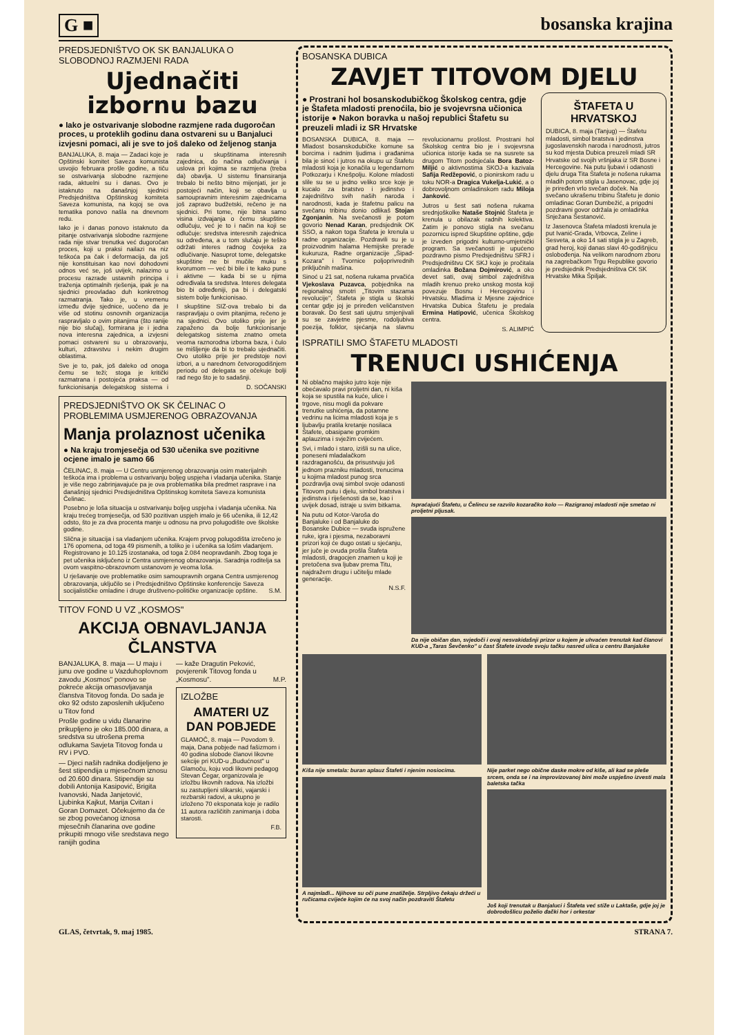G ■ bosanska krajina
PREDSJEDNIŠTVO OK SK BANJALUKA O SLOBODNOJ RAZMJENI RADA
Ujednačiti izbornu bazu
● Iako je ostvarivanje slobodne razmjene rada dugoročan proces, u proteklih godinu dana ostvareni su u Banjaluci izvjesni pomaci, ali je sve to još daleko od željenog stanja
BANJALUKA, 8. maja — Zadaci koje je Opštinski komitet Saveza komunista usvojio februara prošle godine, a tiču se ostvarivanja slobodne razmjene rada, aktuelni su i danas. Ovo je istaknuto na današnjoj sjednici Predsjedništva Opštinskog komiteta Saveza komunista, na kojoj se ova tematika ponovo našla na dnevnom redu.
Iako je i danas ponovo istaknuto da pitanje ostvarivanja slobodne razmjene rada nije stvar trenutka već dugoročan proces, koji u praksi nailazi na niz teškoća pa čak i deformacija, da još nije konstituisan kao novi dohodovni odnos već se, još uvijek, nalazimo u procesu razrade ustavnih principa i traženja optimalnih rješenja, ipak je na sjednici preovladao duh konkretnog razmatranja. Tako je, u vremenu između dvije sjednice, uočeno da je više od stotinu osnovnih organizacija raspravljalo o ovim pitanjima (što ranije nije bio slučaj), formirana je i jedna nova interesna zajednica, a izvjesni pomaci ostvareni su u obrazovanju, kulturi, zdravstvu i nekim drugim oblastima.
Sve je to, pak, još daleko od onoga čemu se teži; stoga je kritički razmatrana i postojeća praksa — od funkcionisanja delegatskog sistema i rada u skupštinama interesnih zajednica, do načina odlučivanja i uslova pri kojima se razmjena (treba da) obavlja. U sistemu finansiranja trebalo bi nešto bitno mijenjati, jer je postojeći način, koji se obavlja u samoupravnim interesnim zajednicama još zapravo budžetski, rečeno je na sjednici. Pri tome, nije bitna samo visina izdvajanja o čemu skupštine odlučuju, već je to i način na koji se odlučuje: sredstva interesnih zajednica su određena, a u tom slučaju je teško održati interes radnog čovjeka za odlučivanje. Nasuprot tome, delegatske skupštine ne bi mučile muku s kvorumom — već bi bile i te kako pune i aktivne — kada bi se u njima određivala ta sredstva. Interes delegata bio bi određeniji, pa bi i delegatski sistem bolje funkcionisao.
I skupštine SIZ-ova trebalo bi da raspravljaju o ovim pitanjima, rečeno je na sjednici. Ovo utoliko prije jer je zapaženo da bolje funkcionisanje delegatskog sistema znatno ometa veoma raznorodna izborna baza, i čulo se mišljenje da bi to trebalo ujednačiti. Ovo utoliko prije jer predstoje novi izbori, a u narednom četvorogodišnjem periodu od delegata se očekuje bolji rad nego što je to sadašnji.
D. SOČANSKI
PREDSJEDNIŠTVO OK SK ČELINAC O PROBLEMIMA USMJERENOG OBRAZOVANJA
Manja prolaznost učenika
● Na kraju tromjesečja od 530 učenika sve pozitivne ocjene imalo je samo 66
ČELINAC, 8. maja — U Centru usmjerenog obrazovanja osim materijalnih teškoća ima i problema u ostvarivanju boljeg uspjeha i vladanja učenika. Stanje je više nego zabrinjavajuće pa je ova problematika bila predmet rasprave i na današnjoj sjednici Predsjedništva Opštinskog komiteta Saveza komunista Čelinac.
Posebno je loša situacija u ostvarivanju boljeg uspjeha i vladanja učenika. Na kraju trećeg tromjesečja, od 530 pozitivan uspjeh imalo je 66 učenika, ili 12,42 odsto, što je za dva procenta manje u odnosu na prvo polugodište ove školske godine.
Slična je situacija i sa vladanjem učenika. Krajem prvog polugodišta izrečeno je 176 opomena, od toga 49 pismenih, a toliko je i učenika sa lošim vladanjem. Registrovano je 10.125 izostanaka, od toga 2.084 neopravdanih. Zbog toga je pet učenika isključeno iz Centra usmjerenog obrazovanja. Saradnja roditelja sa ovom vaspitno-obrazovnom ustanovom je veoma loša.
U rješavanje ove problematike osim samoupravnih organa Centra usmjerenog obrazovanja, uključilo se i Predsjedništvo Opštinske konferencije Saveza socijalističke omladine i druge društveno-političke organizacije opštine. S.M.
TITOV FOND U VZ „KOSMOS"
AKCIJA OBNAVLJANJA ČLANSTVA
BANJALUKA, 8. maja — U maju i junu ove godine u Vazduhoplovnom zavodu „Kosmos" ponovo se pokreće akcija omasovljavanja članstva Titovog fonda. Do sada je oko 92 odsto zaposlenih uključeno u Titov fond
Prošle godine u vidu članarine prikupljeno je oko 185.000 dinara, a sredstva su utrošena prema odlukama Savjeta Titovog fonda u RV i PVO.
— Djeci naših radnika dodijeljeno je šest stipendija u mjesečnom iznosu od 20.600 dinara. Stipendije su dobili Antonija Kasipović, Brigita Ivanovski, Nada Janjetović, Ljubinka Kajkut, Marija Cvitan i Goran Domazet. Očekujemo da će se zbog povećanog iznosa mjesečnih članarina ove godine prikupiti mnogo više sredstava nego ranijih godina
— kaže Dragutin Peković, povjerenik Titovog fonda u „Kosmosu". M.P.
IZLOŽBE
AMATERI UZ DAN POBJEDE
GLAMOČ, 8. maja — Povodom 9. maja, Dana pobjede nad fašizmom i 40 godina slobode članovi likovne sekcije pri KUD-u „Budućnost" u Glamoču, koju vodi likovni pedagog Stevan Čegar, organizovala je izložbu likovnih radova. Na izložbi su zastupljeni slikarski, vajarski i rezbarski radovi, a ukupno je izloženo 70 eksponata koje je radilo 11 autora različitih zanimanja i doba starosti.
F.B.
BOSANSKA DUBICA
ZAVJET TITOVOM DJELU
● Prostrani hol bosanskodubičkog Školskog centra, gdje je Štafeta mladosti prenoćila, bio je svojevrsna učionica istorije ● Nakon boravka u našoj republici Štafetu su preuzeli mladi iz SR Hrvatske
BOSANSKA DUBICA, 8. maja — Mladost bosanskodubičke komune sa borcima i radnim ljudima i građanima bila je sinoć i jutros na okupu uz Štafetu mladosti koja je konačila u legendarnom Potkozarju i Knešpolju. Kolone mladosti slile su se u jedno veliko srce koje je kucalo za bratstvo i jedinstvo i zajedništvo svih naših naroda i narodnosti, kada je štafetnu palicu na svečanu tribinu donio odlikaš Stojan Zgonjanin. Na svečanosti je potom govorio Nenad Karan, predsjednik OK SSO, a nakon toga Štafeta je krenula u radne organizacije. Pozdravili su je u proizvodnim halama Hemijske prerade kukuruza, Radne organizacije „Šipad-Kozara" i Tvornice poljoprivrednih priključnih mašina.
Sinoć u 21 sat, nošena rukama prvačića Vjekoslava Puzavca, pobjednika na regionalnoj smotri „Titovim stazama revolucije", Štafeta je stigla u školski centar gdje joj je priređen veličanstven boravak. Do šest sati ujutru smjenjivali su se zavjetne pjesme, rodoljubiva poezija, folklor, sjećanja na slavnu revolucionarnu prošlost. Prostrani hol Školskog centra bio je i svojevrsna učionica istorije kada se na susrete sa drugom Titom podsjećala Bora Batoz-Miljić o aktivnostima SKOJ-a kazivala Safija Redžepović, o pionirskom radu u toku NOR-a Dragica Vukelja-Lukić, a o dobrovoljnom omladinskom radu Miloja Janković.
Jutros u šest sati nošena rukama srednjoškolke Nataše Stojnić Štafeta je krenula u obilazak radnih kolektiva. Zatim je ponovo stigla na svečanu pozornicu ispred Skupštine opštine, gdje je izveden prigodni kulturno-umjetnički program. Sa svečanosti je upućeno pozdravno pismo Predsjedništvu SFRJ i Predsjedništvu CK SKJ koje je pročitala omladinka Božana Dojmirović, a oko devet sati, ovaj simbol zajedništva mladih krenuo preko unskog mosta koji povezuje Bosnu i Hercegovinu i Hrvatsku. Mladima iz Mjesne zajednice Hrvatska Dubica Štafetu je predala Ermina Hatipović, učenica Školskog centra.
S. ALIMPIĆ
ŠTAFETA U HRVATSKOJ
DUBICA, 8. maja (Tanjug) — Štafetu mladosti, simbol bratstva i jedinstva jugoslavenskih naroda i narodnosti, jutros su kod mjesta Dubica preuzeli mladi SR Hrvatske od svojih vršnjaka iz SR Bosne i Hercegovine. Na putu ljubavi i odanosti djelu druga Tita Štafeta je nošena rukama mladih potom stigla u Jasenovac, gdje joj je priređen vrlo svečan doček. Na svečano ukrašenu tribinu Štafetu je donio omladinac Goran Dumbežić, a prigodni pozdravni govor održala je omladinka Snježana Šestanović.
Iz Jasenovca Štafeta mladosti krenula je put Ivanić-Grada, Vrbovca, Zeline i Sesveta, a oko 14 sati stigla je u Zagreb, grad heroj, koji danas slavi 40-godišnjicu oslobođenja. Na velikom narodnom zboru na zagrebačkom Trgu Republike govorio je predsjednik Predsjedništva CK SK Hrvatske Mika Špiljak.
ISPRATILI SMO ŠTAFETU MLADOSTI
TRENUCI USHIĆENJA
Ni oblačno majsko jutro koje nije obećavalo pravi proljetni dan, ni kiša koja se spustila na kuće, ulice i trgove, nisu mogli da pokvare trenutke ushićenja, da potamne vedrinu na licima mladosti koja je s ljubavlju pratila kretanje nosilaca Štafete, obasipane gromkim aplauzima i svježim cvijećem.
Svi, i mlado i staro, izišli su na ulice, poneseni mladalačkom razdraganošću, da prisustvuju još jednom prazniku mladosti, trenucima u kojima mladost punog srca pozdravlja ovaj simbol svoje odanosti Titovom putu i djelu, simbol bratstva i jedinstva i riješenosti da se, kao i uvijek dosad, istraje u svim bitkama.
Na putu od Kotor-Varoša do Banjaluke i od Banjaluke do Bosanske Dubice — svuda ispružene ruke, igra i pjesma, nezaboravni prizori koji će dugo ostati u sjećanju, jer juče je ovuda prošla Štafeta mladosti, dragocjen znamen u koji je pretočena sva ljubav prema Titu, najdražem drugu i učitelju mlade generacije.
N.S.F.
Ispraćajući Štafetu, u Čelincu se razvilo kozaračko kolo — Razigranoj mladosti nije smetao ni proljetni pljusak.
Da nije običan dan, svjedoči i ovaj nesvakidašnji prizor u kojem je uhvaćen trenutak kad članovi KUD-a „Taras Ševčenko" u čast Štafete izvode svoju tačku nasred ulica u centru Banjaluke
Kiša nije smetala: buran aplauz Štafeti i njenim nosiocima.
A najmlađi... Njihove su oči pune znatiželje. Strpljivo čekaju držeći u ručicama cvijeće kojim će na svoj način pozdraviti Štafetu
Nije parket nego obične daske mokre od kiše, ali kad se pleše srcem, onda se i na improvizovanoj bini može uspješno izvesti mala baletska tačka
Još koji trenutak u Banjaluci i Štafeta već stiže u Laktaše, gdje joj je dobrodošlicu poželio đački hor i orkestar
GLAS, četvrtak, 9. maj 1985. STRANA 7.